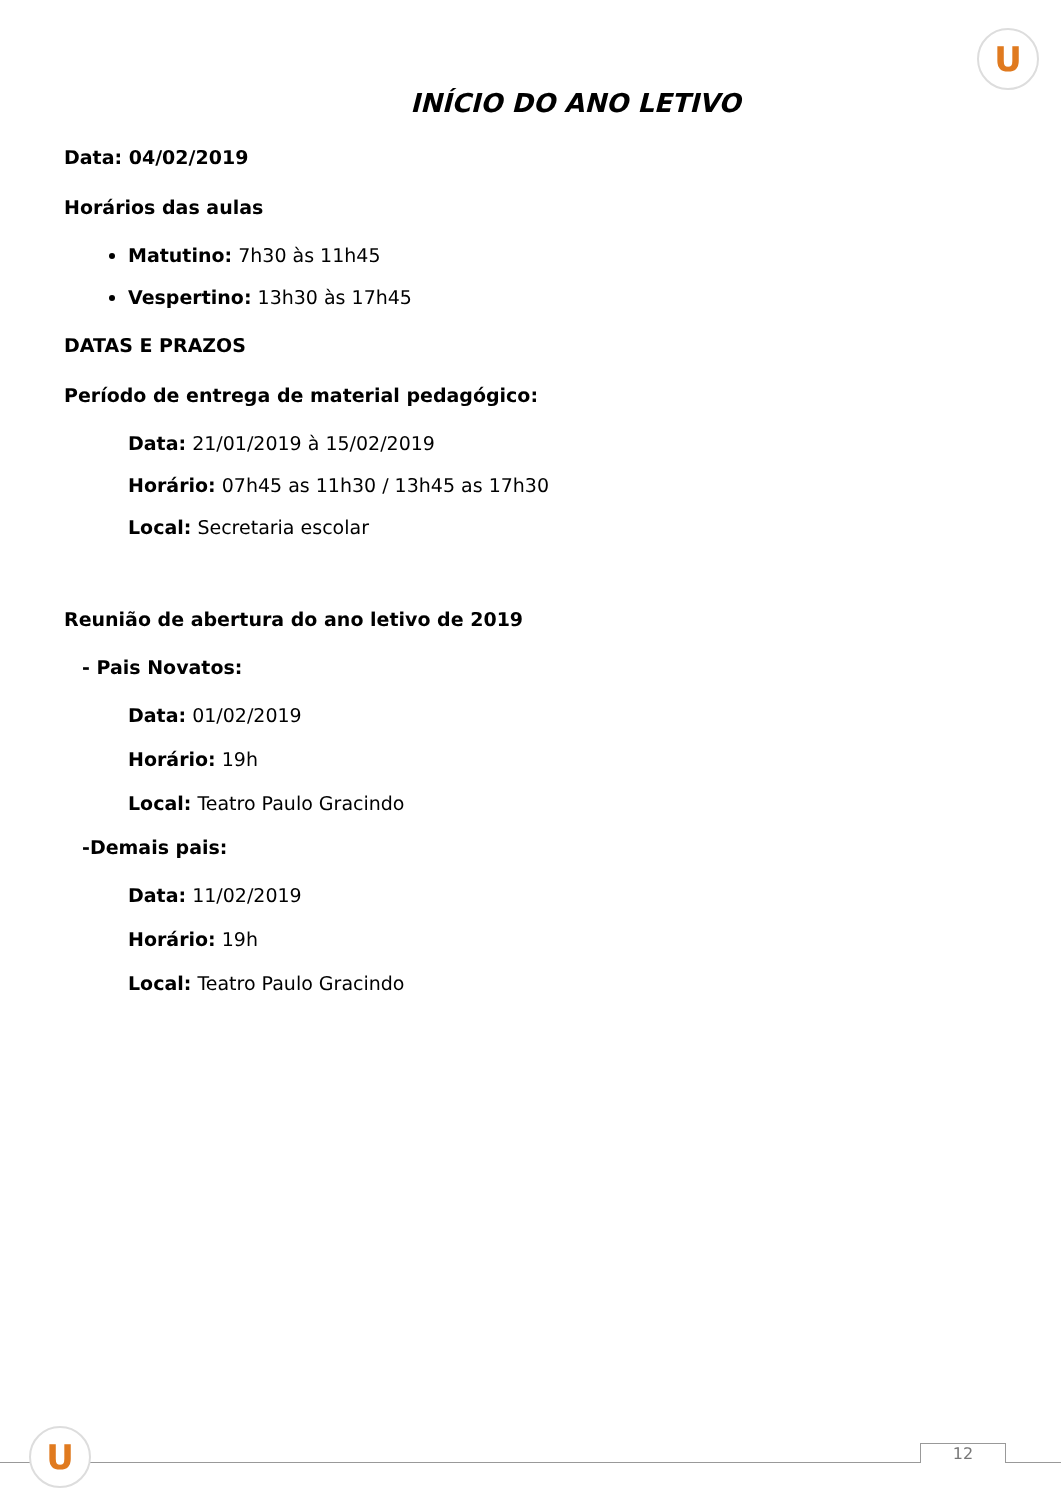U
INÍCIO DO ANO LETIVO
Data: 04/02/2019
Horários das aulas
Matutino: 7h30 às 11h45
Vespertino: 13h30 às 17h45
DATAS E PRAZOS
Período de entrega de material pedagógico:
Data: 21/01/2019 à 15/02/2019
Horário: 07h45 as 11h30 / 13h45 as 17h30
Local: Secretaria escolar
Reunião de abertura do ano letivo de 2019
- Pais Novatos:
Data: 01/02/2019
Horário: 19h
Local: Teatro Paulo Gracindo
-Demais pais:
Data: 11/02/2019
Horário: 19h
Local: Teatro Paulo Gracindo
U 12